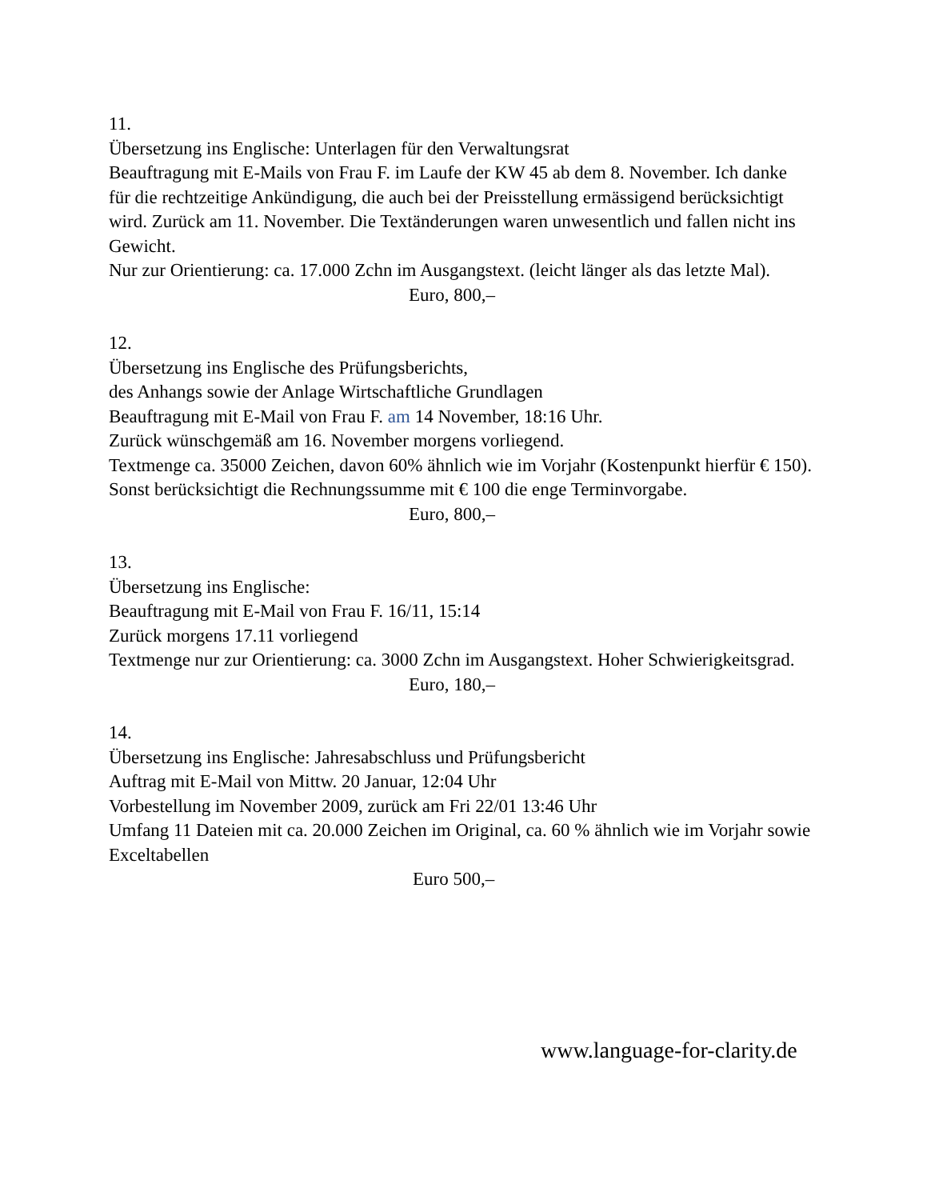11.
Übersetzung ins Englische: Unterlagen für den Verwaltungsrat
Beauftragung mit E-Mails von Frau F. im Laufe der KW 45 ab dem 8. November. Ich danke für die rechtzeitige Ankündigung, die auch bei der Preisstellung ermässigend berücksichtigt wird. Zurück am 11. November. Die Textänderungen waren unwesentlich und fallen nicht ins Gewicht.
Nur zur Orientierung: ca. 17.000 Zchn im Ausgangstext. (leicht länger als das letzte Mal).
Euro, 800,–
12.
Übersetzung ins Englische des Prüfungsberichts,
des Anhangs sowie der Anlage Wirtschaftliche Grundlagen
Beauftragung mit E-Mail von Frau F. am 14 November, 18:16 Uhr.
Zurück wünschgemäß am 16. November morgens vorliegend.
Textmenge ca. 35000 Zeichen, davon 60% ähnlich wie im Vorjahr (Kostenpunkt hierfür € 150). Sonst berücksichtigt die Rechnungssumme mit € 100 die enge Terminvorgabe.
Euro, 800,–
13.
Übersetzung ins Englische:
Beauftragung mit E-Mail von Frau F. 16/11, 15:14
Zurück morgens 17.11 vorliegend
Textmenge nur zur Orientierung: ca. 3000 Zchn im Ausgangstext. Hoher Schwierigkeitsgrad.
Euro, 180,–
14.
Übersetzung ins Englische: Jahresabschluss und Prüfungsbericht
Auftrag mit E-Mail von Mittw. 20 Januar, 12:04 Uhr
Vorbestellung im November 2009, zurück am Fri 22/01 13:46 Uhr
Umfang 11 Dateien mit ca. 20.000 Zeichen im Original, ca. 60 % ähnlich wie im Vorjahr sowie Exceltabellen
Euro 500,–
www.language-for-clarity.de